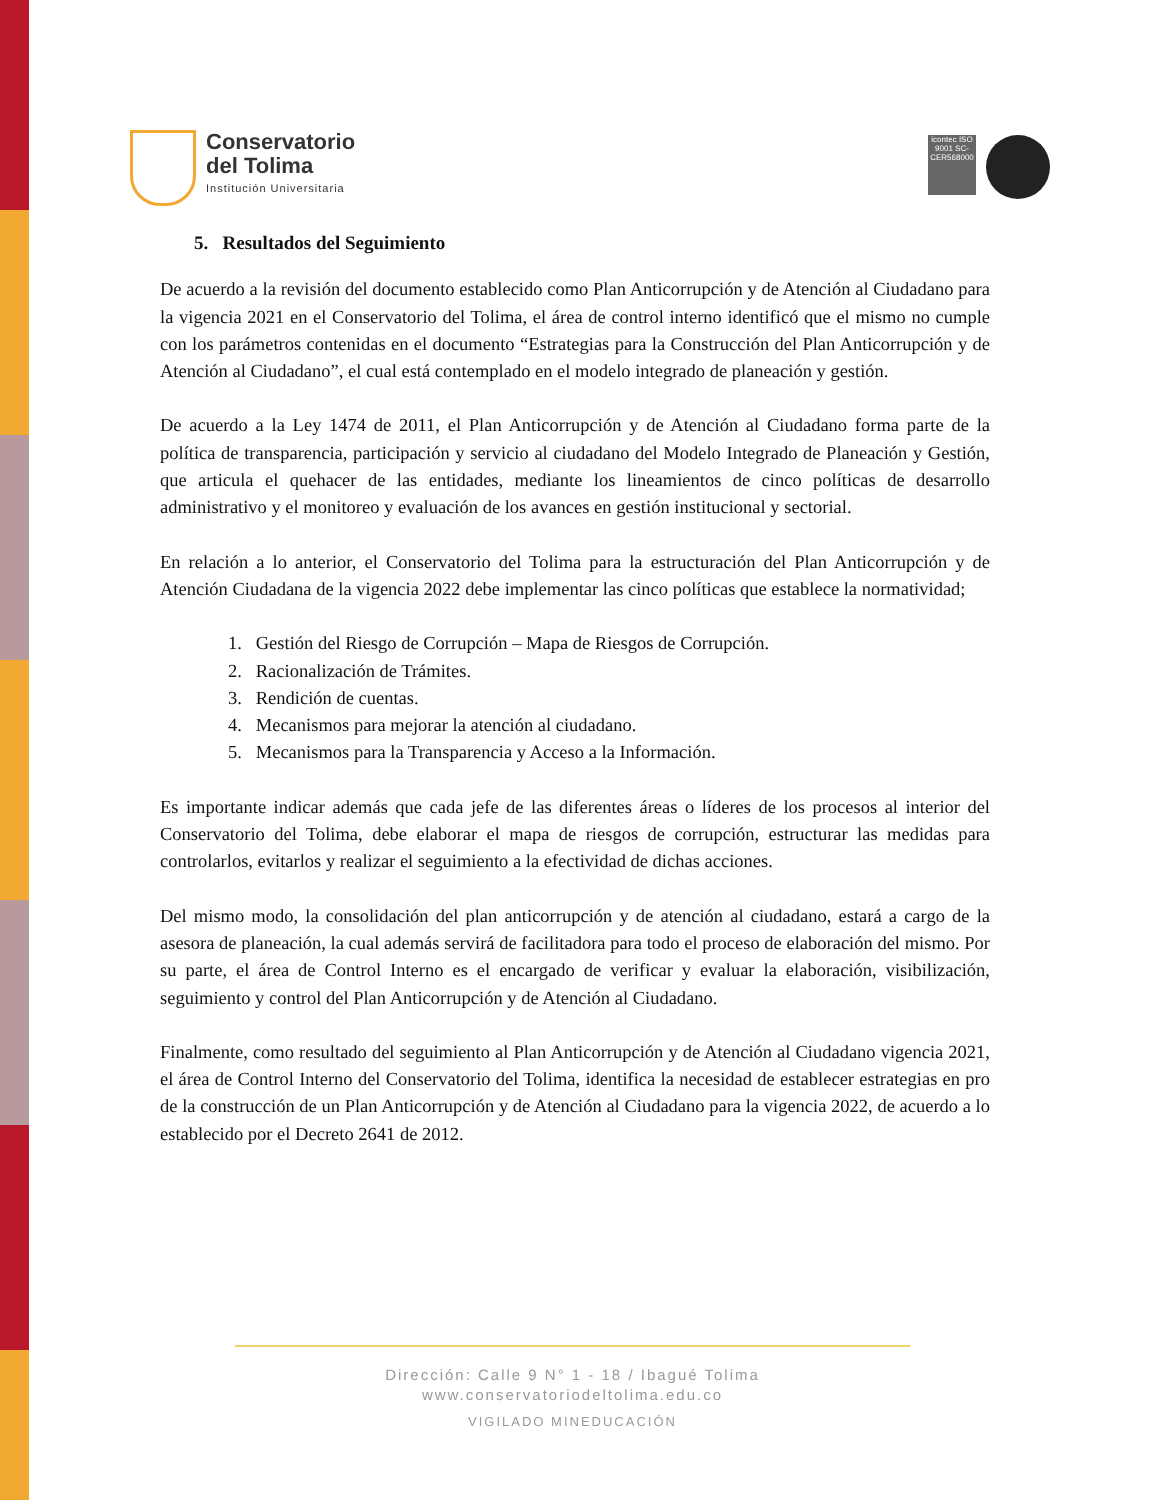Conservatorio
del Tolima
Institución Universitaria
icontec ISO 9001 SC-CER568000
5. Resultados del Seguimiento
De acuerdo a la revisión del documento establecido como Plan Anticorrupción y de Atención al Ciudadano para la vigencia 2021 en el Conservatorio del Tolima, el área de control interno identificó que el mismo no cumple con los parámetros contenidas en el documento “Estrategias para la Construcción del Plan Anticorrupción y de Atención al Ciudadano”, el cual está contemplado en el modelo integrado de planeación y gestión.
De acuerdo a la Ley 1474 de 2011, el Plan Anticorrupción y de Atención al Ciudadano forma parte de la política de transparencia, participación y servicio al ciudadano del Modelo Integrado de Planeación y Gestión, que articula el quehacer de las entidades, mediante los lineamientos de cinco políticas de desarrollo administrativo y el monitoreo y evaluación de los avances en gestión institucional y sectorial.
En relación a lo anterior, el Conservatorio del Tolima para la estructuración del Plan Anticorrupción y de Atención Ciudadana de la vigencia 2022 debe implementar las cinco políticas que establece la normatividad;
1. Gestión del Riesgo de Corrupción – Mapa de Riesgos de Corrupción.
2. Racionalización de Trámites.
3. Rendición de cuentas.
4. Mecanismos para mejorar la atención al ciudadano.
5. Mecanismos para la Transparencia y Acceso a la Información.
Es importante indicar además que cada jefe de las diferentes áreas o líderes de los procesos al interior del Conservatorio del Tolima, debe elaborar el mapa de riesgos de corrupción, estructurar las medidas para controlarlos, evitarlos y realizar el seguimiento a la efectividad de dichas acciones.
Del mismo modo, la consolidación del plan anticorrupción y de atención al ciudadano, estará a cargo de la asesora de planeación, la cual además servirá de facilitadora para todo el proceso de elaboración del mismo. Por su parte, el área de Control Interno es el encargado de verificar y evaluar la elaboración, visibilización, seguimiento y control del Plan Anticorrupción y de Atención al Ciudadano.
Finalmente, como resultado del seguimiento al Plan Anticorrupción y de Atención al Ciudadano vigencia 2021, el área de Control Interno del Conservatorio del Tolima, identifica la necesidad de establecer estrategias en pro de la construcción de un Plan Anticorrupción y de Atención al Ciudadano para la vigencia 2022, de acuerdo a lo establecido por el Decreto 2641 de 2012.
Dirección: Calle 9 N° 1 - 18 / Ibagué Tolima
www.conservatoriodeltolima.edu.co
VIGILADO MINEDUCACIÓN